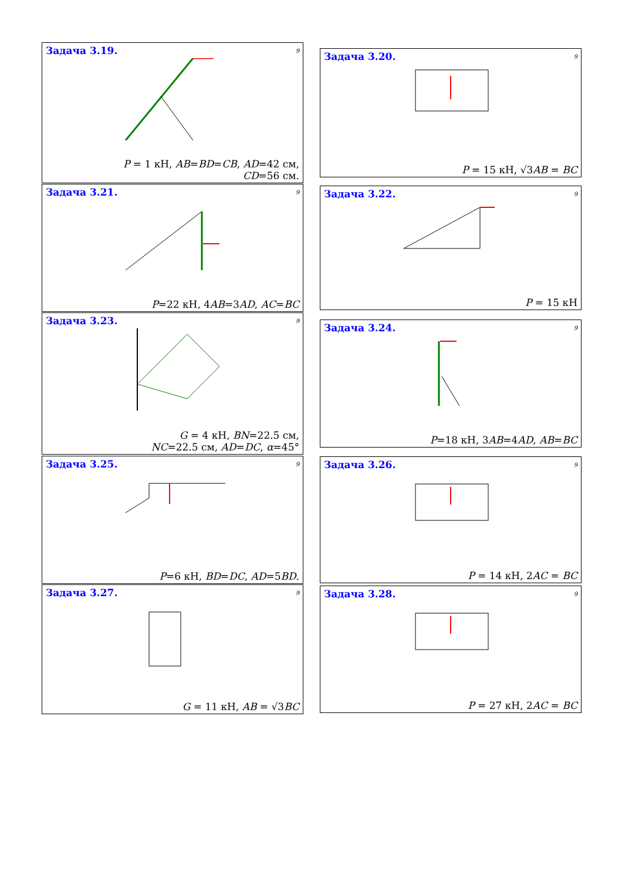Задача 3.19.
9
P = 1 кН, AB=BD=CB, AD=42 см,
CD=56 см.
Задача 3.20.
9
P = 15 кН, √3AB = BC
Задача 3.21.
9
P=22 кН, 4AB=3AD, AC=BC
Задача 3.22.
9
P = 15 кН
Задача 3.23.
9
G = 4 кН, BN=22.5 см,
NC=22.5 см, AD=DC, α=45°
Задача 3.24.
9
P=18 кН, 3AB=4AD, AB=BC
Задача 3.25.
9
P=6 кН, BD=DC, AD=5BD.
Задача 3.26.
9
P = 14 кН, 2AC = BC
Задача 3.27.
9
G = 11 кН, AB = √3BC
Задача 3.28.
9
P = 27 кН, 2AC = BC